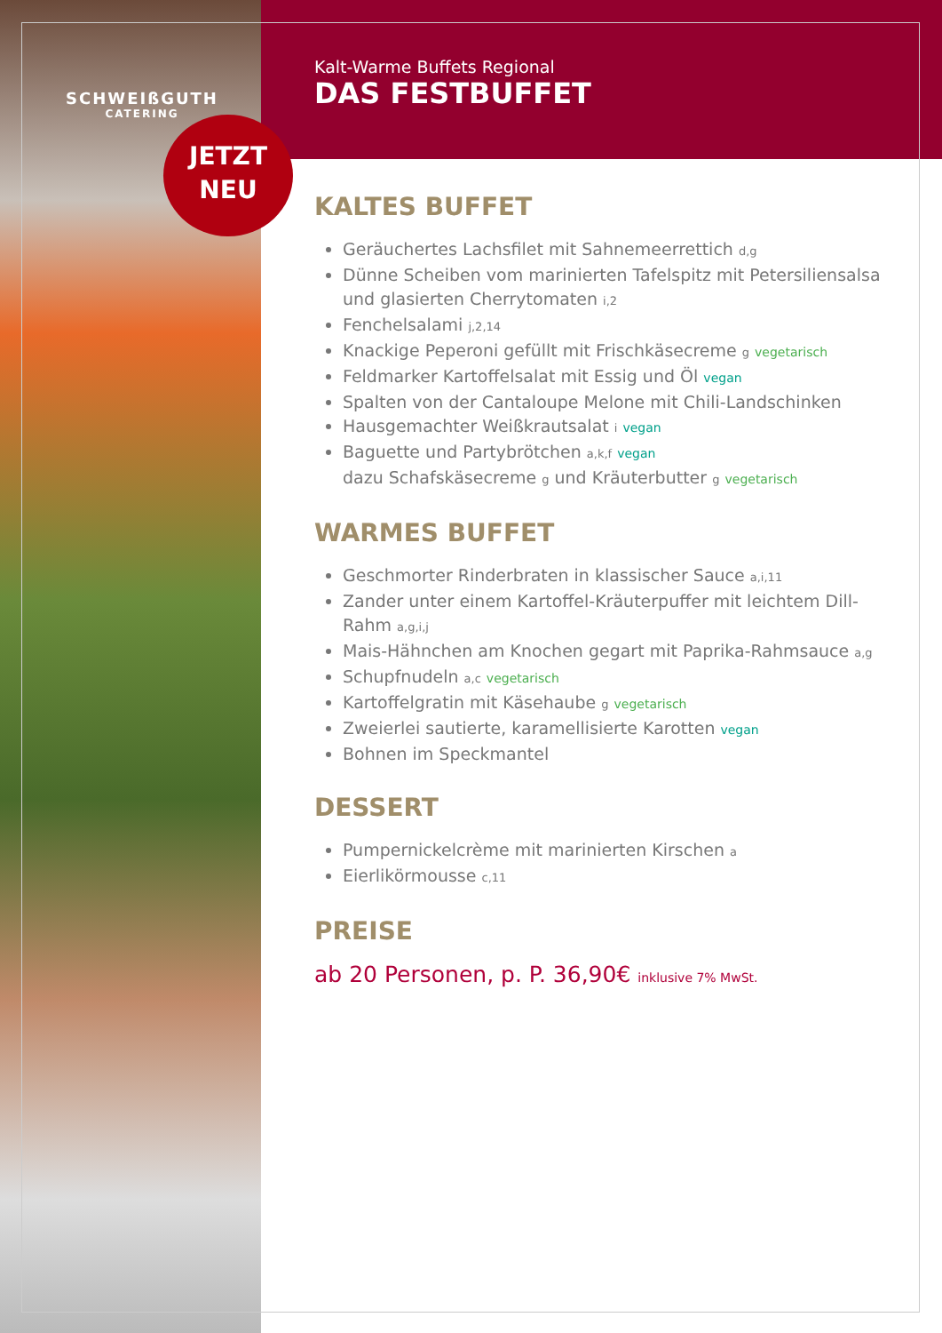SCHWEIßGUTH
CATERING
JETZT
NEU
Kalt-Warme Buffets Regional
DAS FESTBUFFET
KALTES BUFFET
Geräuchertes Lachsfilet mit Sahnemeerrettich d,g
Dünne Scheiben vom marinierten Tafelspitz mit Petersiliensalsa und glasierten Cherrytomaten i,2
Fenchelsalami j,2,14
Knackige Peperoni gefüllt mit Frischkäsecreme g vegetarisch
Feldmarker Kartoffelsalat mit Essig und Öl vegan
Spalten von der Cantaloupe Melone mit Chili-Landschinken
Hausgemachter Weißkrautsalat i vegan
Baguette und Partybrötchen a,k,f vegan
dazu Schafskäsecreme g und Kräuterbutter g vegetarisch
WARMES BUFFET
Geschmorter Rinderbraten in klassischer Sauce a,i,11
Zander unter einem Kartoffel-Kräuterpuffer mit leichtem Dill-Rahm a,g,i,j
Mais-Hähnchen am Knochen gegart mit Paprika-Rahmsauce a,g
Schupfnudeln a,c vegetarisch
Kartoffelgratin mit Käsehaube g vegetarisch
Zweierlei sautierte, karamellisierte Karotten vegan
Bohnen im Speckmantel
DESSERT
Pumpernickelcrème mit marinierten Kirschen a
Eierlikörmousse c,11
PREISE
ab 20 Personen, p. P. 36,90€ inklusive 7% MwSt.